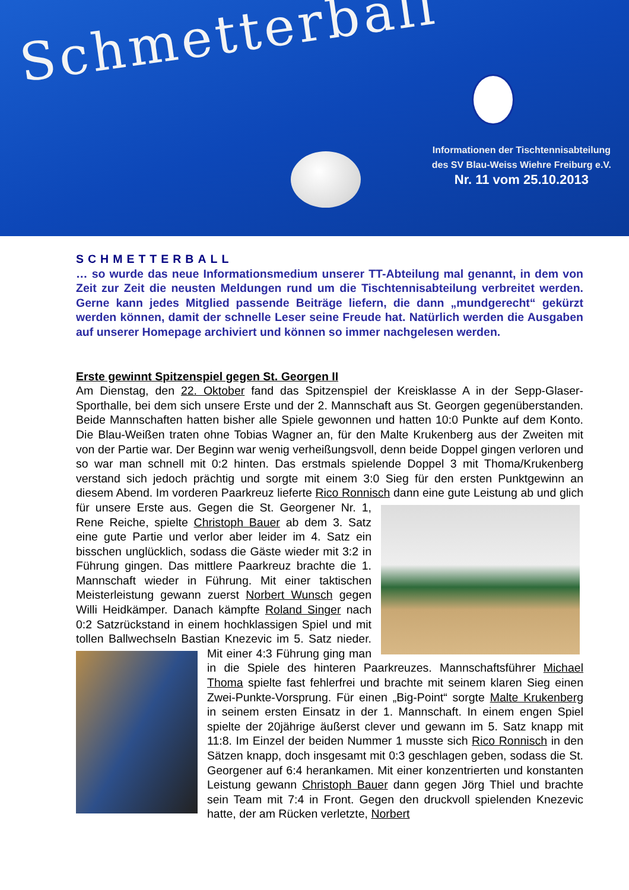Schmetterball
Informationen der Tischtennisabteilung
des SV Blau-Weiss Wiehre Freiburg e.V.
Nr. 11 vom 25.10.2013
SCHMETTERBALL
… so wurde das neue Informationsmedium unserer TT-Abteilung mal genannt, in dem von Zeit zur Zeit die neusten Meldungen rund um die Tischtennisabteilung verbreitet werden. Gerne kann jedes Mitglied passende Beiträge liefern, die dann „mundgerecht“ gekürzt werden können, damit der schnelle Leser seine Freude hat. Natürlich werden die Ausgaben auf unserer Homepage archiviert und können so immer nachgelesen werden.
Erste gewinnt Spitzenspiel gegen St. Georgen II
Am Dienstag, den 22. Oktober fand das Spitzenspiel der Kreisklasse A in der Sepp-Glaser-Sporthalle, bei dem sich unsere Erste und der 2. Mannschaft aus St. Georgen gegenüberstanden. Beide Mannschaften hatten bisher alle Spiele gewonnen und hatten 10:0 Punkte auf dem Konto. Die Blau-Weißen traten ohne Tobias Wagner an, für den Malte Krukenberg aus der Zweiten mit von der Partie war. Der Beginn war wenig verheißungsvoll, denn beide Doppel gingen verloren und so war man schnell mit 0:2 hinten. Das erstmals spielende Doppel 3 mit Thoma/Krukenberg verstand sich jedoch prächtig und sorgte mit einem 3:0 Sieg für den ersten Punktgewinn an diesem Abend. Im vorderen Paarkreuz lieferte Rico Ronnisch dann eine gute Leistung ab und glich für unsere Erste aus. Gegen die St. Georgener Nr. 1, Rene Reiche, spielte Christoph Bauer ab dem 3. Satz eine gute Partie und verlor aber leider im 4. Satz ein bisschen unglücklich, sodass die Gäste wieder mit 3:2 in Führung gingen. Das mittlere Paarkreuz brachte die 1. Mannschaft wieder in Führung. Mit einer taktischen Meisterleistung gewann zuerst Norbert Wunsch gegen Willi Heidkämper. Danach kämpfte Roland Singer nach 0:2 Satzrückstand in einem hochklassigen Spiel und mit tollen Ballwechseln Bastian Knezevic im 5. Satz nieder. Mit einer 4:3 Führung ging man in die Spiele des hinteren Paarkreuzes. Mannschaftsführer Michael Thoma spielte fast fehlerfrei und brachte mit seinem klaren Sieg einen Zwei-Punkte-Vorsprung. Für einen „Big-Point“ sorgte Malte Krukenberg in seinem ersten Einsatz in der 1. Mannschaft. In einem engen Spiel spielte der 20jährige äußerst clever und gewann im 5. Satz knapp mit 11:8. Im Einzel der beiden Nummer 1 musste sich Rico Ronnisch in den Sätzen knapp, doch insgesamt mit 0:3 geschlagen geben, sodass die St. Georgener auf 6:4 herankamen. Mit einer konzentrierten und konstanten Leistung gewann Christoph Bauer dann gegen Jörg Thiel und brachte sein Team mit 7:4 in Front. Gegen den druckvoll spielenden Knezevic hatte, der am Rücken verletzte, Norbert